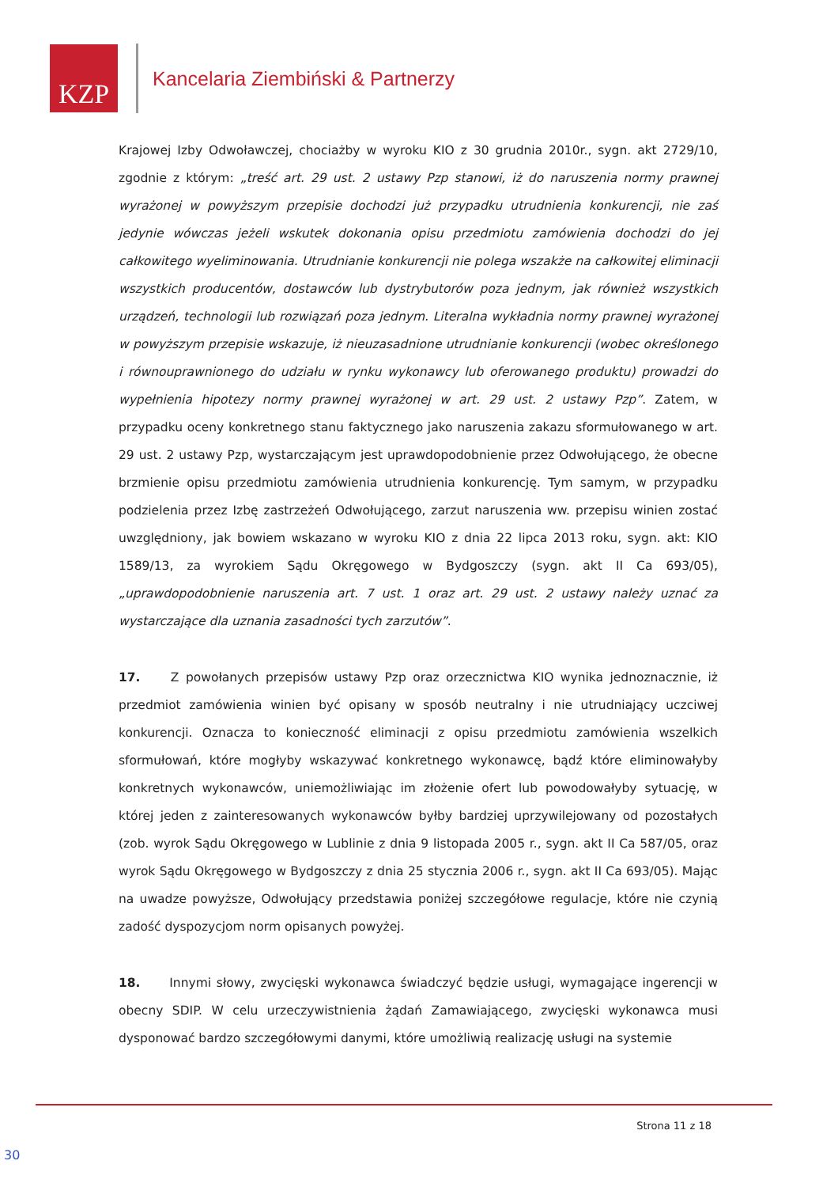KZP
Kancelaria Ziembiński & Partnerzy
Krajowej Izby Odwoławczej, chociażby w wyroku KIO z 30 grudnia 2010r., sygn. akt 2729/10, zgodnie z którym: „treść art. 29 ust. 2 ustawy Pzp stanowi, iż do naruszenia normy prawnej wyrażonej w powyższym przepisie dochodzi już przypadku utrudnienia konkurencji, nie zaś jedynie wówczas jeżeli wskutek dokonania opisu przedmiotu zamówienia dochodzi do jej całkowitego wyeliminowania. Utrudnianie konkurencji nie polega wszakże na całkowitej eliminacji wszystkich producentów, dostawców lub dystrybutorów poza jednym, jak również wszystkich urządzeń, technologii lub rozwiązań poza jednym. Literalna wykładnia normy prawnej wyrażonej w powyższym przepisie wskazuje, iż nieuzasadnione utrudnianie konkurencji (wobec określonego i równouprawnionego do udziału w rynku wykonawcy lub oferowanego produktu) prowadzi do wypełnienia hipotezy normy prawnej wyrażonej w art. 29 ust. 2 ustawy Pzp”. Zatem, w przypadku oceny konkretnego stanu faktycznego jako naruszenia zakazu sformułowanego w art. 29 ust. 2 ustawy Pzp, wystarczającym jest uprawdopodobnienie przez Odwołującego, że obecne brzmienie opisu przedmiotu zamówienia utrudnienia konkurencję. Tym samym, w przypadku podzielenia przez Izbę zastrzeżeń Odwołującego, zarzut naruszenia ww. przepisu winien zostać uwzględniony, jak bowiem wskazano w wyroku KIO z dnia 22 lipca 2013 roku, sygn. akt: KIO 1589/13, za wyrokiem Sądu Okręgowego w Bydgoszczy (sygn. akt II Ca 693/05), „uprawdopodobnienie naruszenia art. 7 ust. 1 oraz art. 29 ust. 2 ustawy należy uznać za wystarczające dla uznania zasadności tych zarzutów”.
17. Z powołanych przepisów ustawy Pzp oraz orzecznictwa KIO wynika jednoznacznie, iż przedmiot zamówienia winien być opisany w sposób neutralny i nie utrudniający uczciwej konkurencji. Oznacza to konieczność eliminacji z opisu przedmiotu zamówienia wszelkich sformułowań, które mogłyby wskazywać konkretnego wykonawcę, bądź które eliminowałyby konkretnych wykonawców, uniemożliwiając im złożenie ofert lub powodowałyby sytuację, w której jeden z zainteresowanych wykonawców byłby bardziej uprzywilejowany od pozostałych (zob. wyrok Sądu Okręgowego w Lublinie z dnia 9 listopada 2005 r., sygn. akt II Ca 587/05, oraz wyrok Sądu Okręgowego w Bydgoszczy z dnia 25 stycznia 2006 r., sygn. akt II Ca 693/05). Mając na uwadze powyższe, Odwołujący przedstawia poniżej szczegółowe regulacje, które nie czynią zadość dyspozycjom norm opisanych powyżej.
18. Innymi słowy, zwycięski wykonawca świadczyć będzie usługi, wymagające ingerencji w obecny SDIP. W celu urzeczywistnienia żądań Zamawiającego, zwycięski wykonawca musi dysponować bardzo szczegółowymi danymi, które umożliwią realizację usługi na systemie
Strona 11 z 18
30